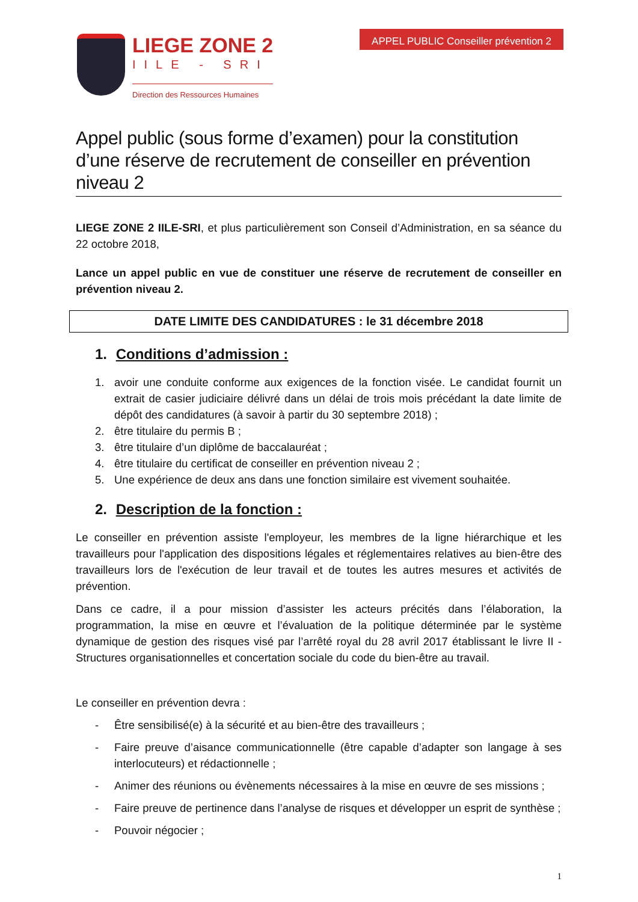LIEGE ZONE 2
IILE - SRI
Direction des Ressources Humaines
APPEL PUBLIC Conseiller prévention 2
Appel public (sous forme d’examen) pour la constitution d’une réserve de recrutement de conseiller en prévention niveau 2
LIEGE ZONE 2 IILE-SRI, et plus particulièrement son Conseil d’Administration, en sa séance du 22 octobre 2018,
Lance un appel public en vue de constituer une réserve de recrutement de conseiller en prévention niveau 2.
DATE LIMITE DES CANDIDATURES : le 31 décembre 2018
1. Conditions d’admission :
1. avoir une conduite conforme aux exigences de la fonction visée. Le candidat fournit un extrait de casier judiciaire délivré dans un délai de trois mois précédant la date limite de dépôt des candidatures (à savoir à partir du 30 septembre 2018) ;
2. être titulaire du permis B ;
3. être titulaire d’un diplôme de baccalauréat ;
4. être titulaire du certificat de conseiller en prévention niveau 2 ;
5. Une expérience de deux ans dans une fonction similaire est vivement souhaitée.
2. Description de la fonction :
Le conseiller en prévention assiste l'employeur, les membres de la ligne hiérarchique et les travailleurs pour l'application des dispositions légales et réglementaires relatives au bien-être des travailleurs lors de l'exécution de leur travail et de toutes les autres mesures et activités de prévention.
Dans ce cadre, il a pour mission d’assister les acteurs précités dans l’élaboration, la programmation, la mise en œuvre et l’évaluation de la politique déterminée par le système dynamique de gestion des risques visé par l’arrêté royal du 28 avril 2017 établissant le livre II - Structures organisationnelles et concertation sociale du code du bien-être au travail.
Le conseiller en prévention devra :
- Être sensibilisé(e) à la sécurité et au bien-être des travailleurs ;
- Faire preuve d’aisance communicationnelle (être capable d’adapter son langage à ses interlocuteurs) et rédactionnelle ;
- Animer des réunions ou évènements nécessaires à la mise en œuvre de ses missions ;
- Faire preuve de pertinence dans l’analyse de risques et développer un esprit de synthèse ;
- Pouvoir négocier ;
1